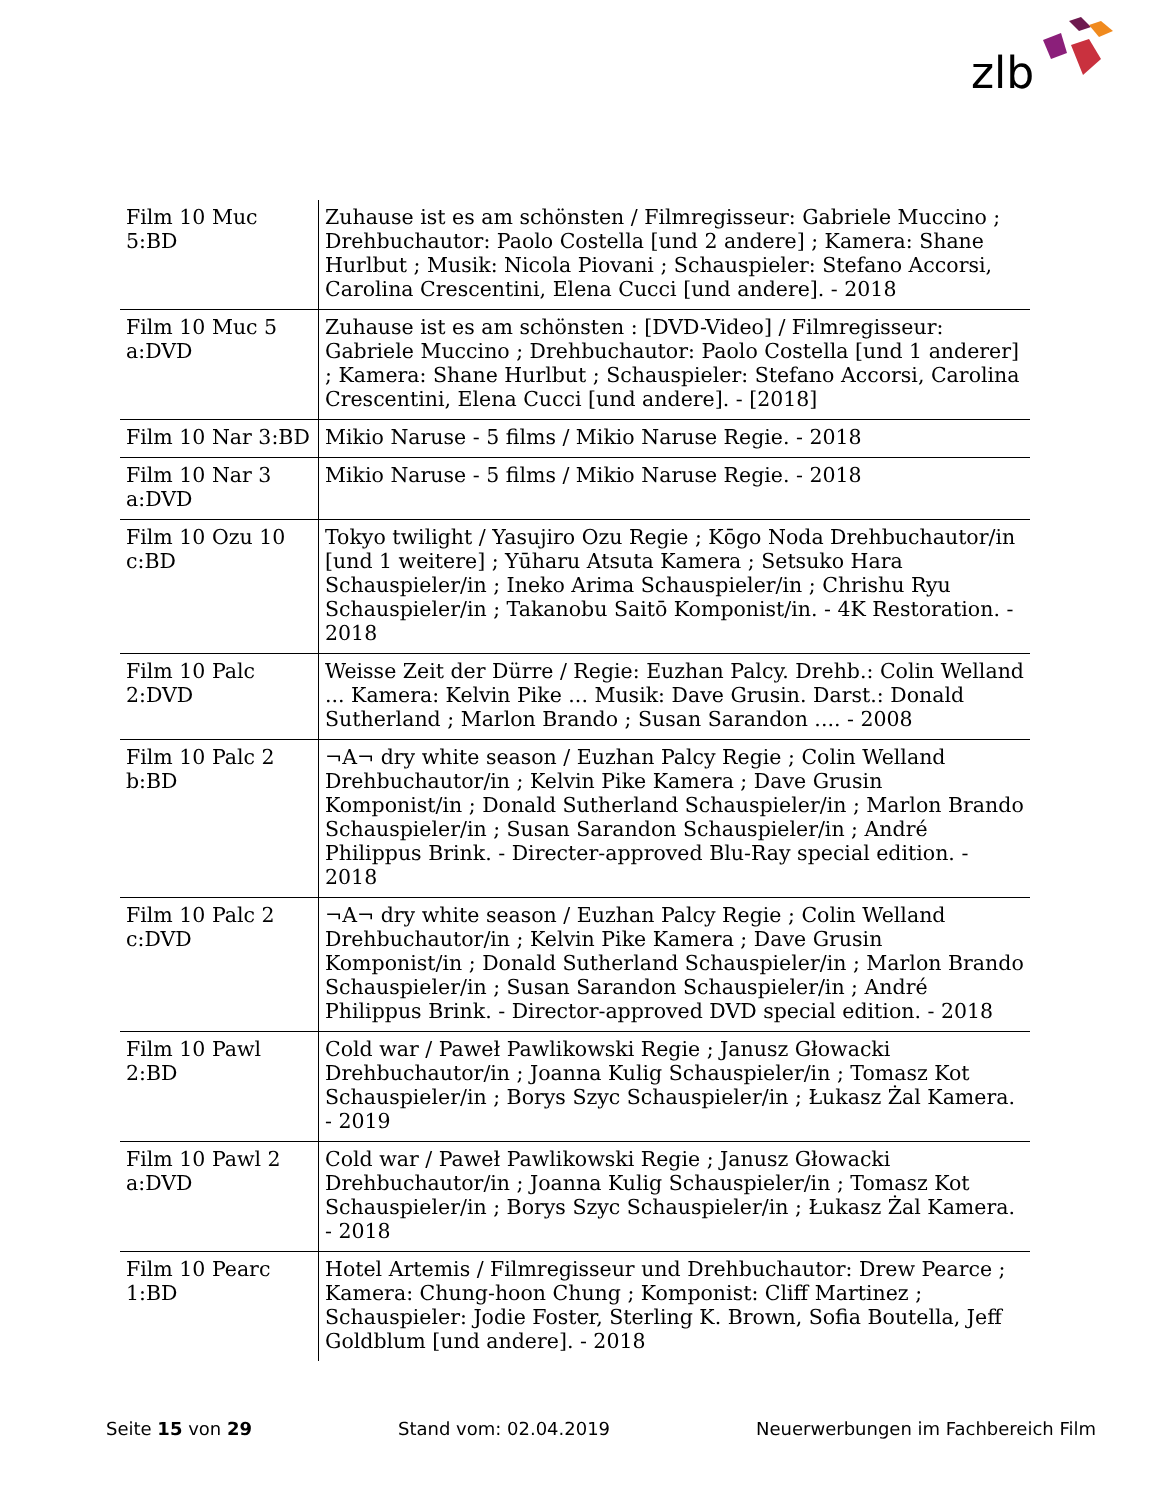zlb
| Film 10 Muc 5:BD | Zuhause ist es am schönsten / Filmregisseur: Gabriele Muccino ; Drehbuchautor: Paolo Costella [und 2 andere] ; Kamera: Shane Hurlbut ; Musik: Nicola Piovani ; Schauspieler: Stefano Accorsi, Carolina Crescentini, Elena Cucci [und andere]. - 2018 |
| Film 10 Muc 5 a:DVD | Zuhause ist es am schönsten : [DVD-Video] / Filmregisseur: Gabriele Muccino ; Drehbuchautor: Paolo Costella [und 1 anderer] ; Kamera: Shane Hurlbut ; Schauspieler: Stefano Accorsi, Carolina Crescentini, Elena Cucci [und andere]. - [2018] |
| Film 10 Nar 3:BD | Mikio Naruse - 5 films / Mikio Naruse Regie. - 2018 |
| Film 10 Nar 3 a:DVD | Mikio Naruse - 5 films / Mikio Naruse Regie. - 2018 |
| Film 10 Ozu 10 c:BD | Tokyo twilight / Yasujiro Ozu Regie ; Kōgo Noda Drehbuchautor/in [und 1 weitere] ; Yūharu Atsuta Kamera ; Setsuko Hara Schauspieler/in ; Ineko Arima Schauspieler/in ; Chrishu Ryu Schauspieler/in ; Takanobu Saitō Komponist/in. - 4K Restoration. - 2018 |
| Film 10 Palc 2:DVD | Weisse Zeit der Dürre / Regie: Euzhan Palcy. Drehb.: Colin Welland ... Kamera: Kelvin Pike ... Musik: Dave Grusin. Darst.: Donald Sutherland ; Marlon Brando ; Susan Sarandon .... - 2008 |
| Film 10 Palc 2 b:BD | ¬A¬ dry white season / Euzhan Palcy Regie ; Colin Welland Drehbuchautor/in ; Kelvin Pike Kamera ; Dave Grusin Komponist/in ; Donald Sutherland Schauspieler/in ; Marlon Brando Schauspieler/in ; Susan Sarandon Schauspieler/in ; André Philippus Brink. - Directer-approved Blu-Ray special edition. - 2018 |
| Film 10 Palc 2 c:DVD | ¬A¬ dry white season / Euzhan Palcy Regie ; Colin Welland Drehbuchautor/in ; Kelvin Pike Kamera ; Dave Grusin Komponist/in ; Donald Sutherland Schauspieler/in ; Marlon Brando Schauspieler/in ; Susan Sarandon Schauspieler/in ; André Philippus Brink. - Director-approved DVD special edition. - 2018 |
| Film 10 Pawl 2:BD | Cold war / Paweł Pawlikowski Regie ; Janusz Głowacki Drehbuchautor/in ; Joanna Kulig Schauspieler/in ; Tomasz Kot Schauspieler/in ; Borys Szyc Schauspieler/in ; Łukasz Żal Kamera. - 2019 |
| Film 10 Pawl 2 a:DVD | Cold war / Paweł Pawlikowski Regie ; Janusz Głowacki Drehbuchautor/in ; Joanna Kulig Schauspieler/in ; Tomasz Kot Schauspieler/in ; Borys Szyc Schauspieler/in ; Łukasz Żal Kamera. - 2018 |
| Film 10 Pearc 1:BD | Hotel Artemis / Filmregisseur und Drehbuchautor: Drew Pearce ; Kamera: Chung-hoon Chung ; Komponist: Cliff Martinez ; Schauspieler: Jodie Foster, Sterling K. Brown, Sofia Boutella, Jeff Goldblum [und andere]. - 2018 |
Seite 15 von 29 Stand vom: 02.04.2019 Neuerwerbungen im Fachbereich Film